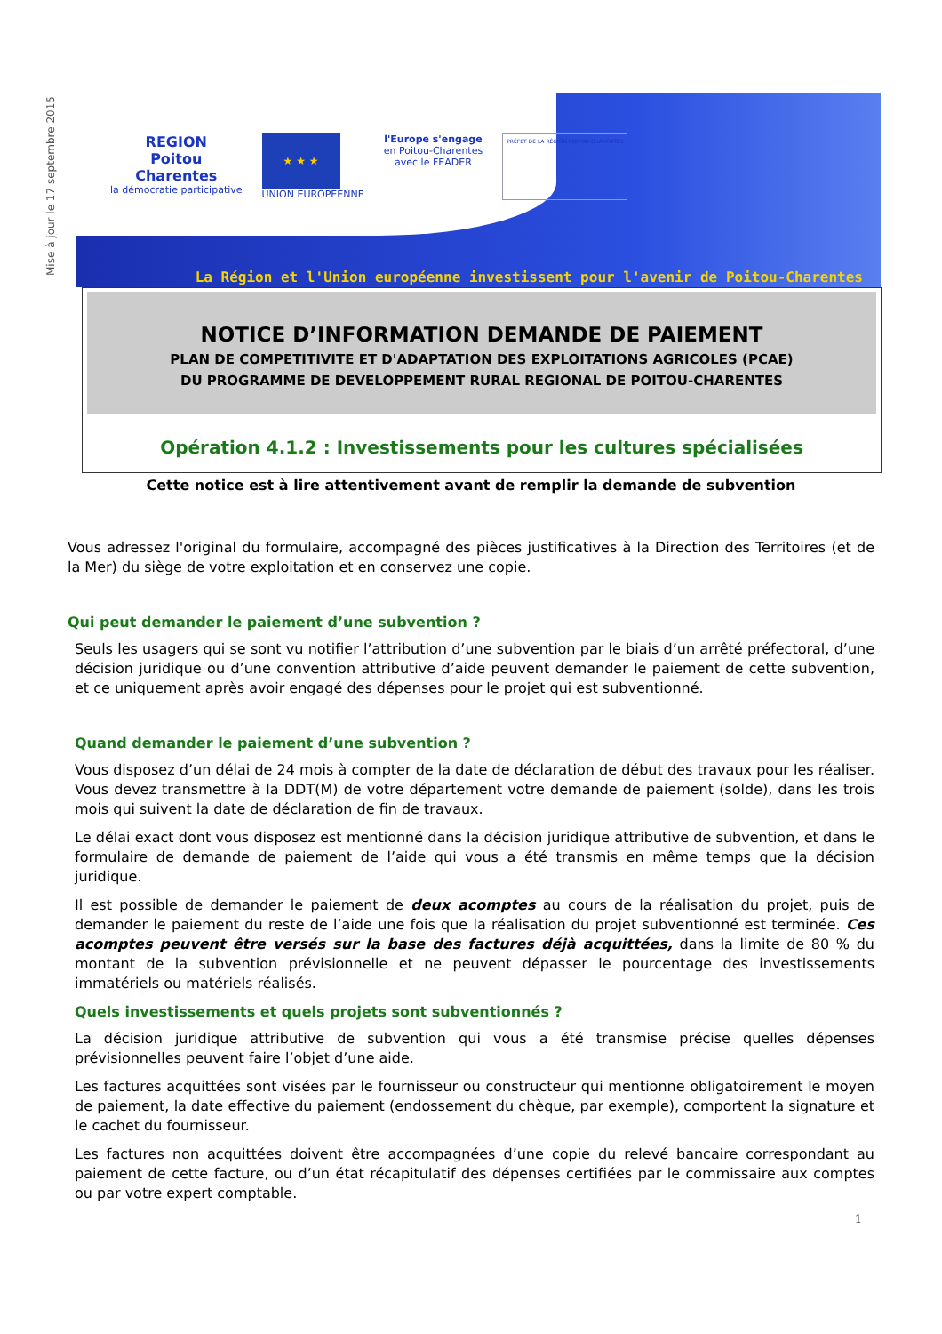Mise à jour le 17 septembre 2015
REGION
Poitou
Charentes
la démocratie participative
★ ★ ★
UNION EUROPÉENNE
l'Europe s'engage
en Poitou-Charentes
avec le FEADER
PRÉFET DE LA RÉGION POITOU-CHARENTES
La Région et l'Union européenne investissent pour l'avenir de Poitou-Charentes
NOTICE D’INFORMATION DEMANDE DE PAIEMENT
PLAN DE COMPETITIVITE ET D'ADAPTATION DES EXPLOITATIONS AGRICOLES (PCAE)
DU PROGRAMME DE DEVELOPPEMENT RURAL REGIONAL DE POITOU-CHARENTES
Opération 4.1.2 : Investissements pour les cultures spécialisées
Cette notice est à lire attentivement avant de remplir la demande de subvention
Vous adressez l'original du formulaire, accompagné des pièces justificatives à la Direction des Territoires (et de la Mer) du siège de votre exploitation et en conservez une copie.
Qui peut demander le paiement d’une subvention ?
Seuls les usagers qui se sont vu notifier l’attribution d’une subvention par le biais d’un arrêté préfectoral, d’une décision juridique ou d’une convention attributive d’aide peuvent demander le paiement de cette subvention, et ce uniquement après avoir engagé des dépenses pour le projet qui est subventionné.
Quand demander le paiement d’une subvention ?
Vous disposez d’un délai de 24 mois à compter de la date de déclaration de début des travaux pour les réaliser. Vous devez transmettre à la DDT(M) de votre département votre demande de paiement (solde), dans les trois mois qui suivent la date de déclaration de fin de travaux.
Le délai exact dont vous disposez est mentionné dans la décision juridique attributive de subvention, et dans le formulaire de demande de paiement de l’aide qui vous a été transmis en même temps que la décision juridique.
Il est possible de demander le paiement de deux acomptes au cours de la réalisation du projet, puis de demander le paiement du reste de l’aide une fois que la réalisation du projet subventionné est terminée. Ces acomptes peuvent être versés sur la base des factures déjà acquittées, dans la limite de 80 % du montant de la subvention prévisionnelle et ne peuvent dépasser le pourcentage des investissements immatériels ou matériels réalisés.
Quels investissements et quels projets sont subventionnés ?
La décision juridique attributive de subvention qui vous a été transmise précise quelles dépenses prévisionnelles peuvent faire l’objet d’une aide.
Les factures acquittées sont visées par le fournisseur ou constructeur qui mentionne obligatoirement le moyen de paiement, la date effective du paiement (endossement du chèque, par exemple), comportent la signature et le cachet du fournisseur.
Les factures non acquittées doivent être accompagnées d’une copie du relevé bancaire correspondant au paiement de cette facture, ou d’un état récapitulatif des dépenses certifiées par le commissaire aux comptes ou par votre expert comptable.
1